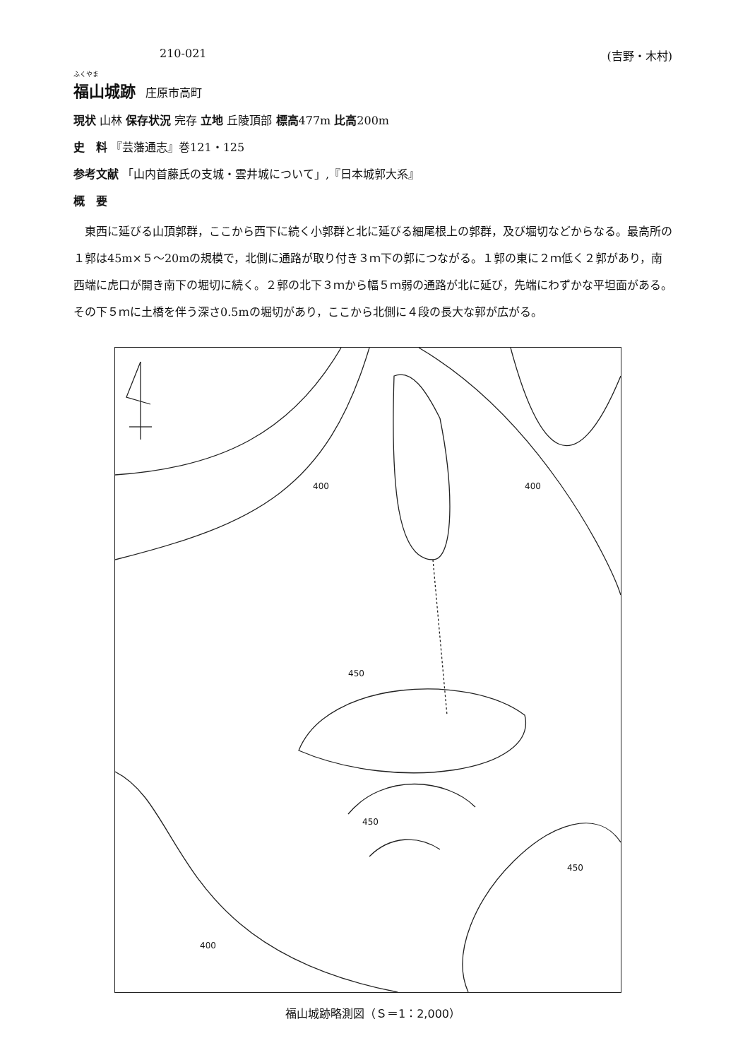210-021 (吉野・木村)
ふくやま
福山城跡
庄原市高町
現状 山林 保存状況 完存 立地 丘陵頂部 標高477m 比高200m
史　料 『芸藩通志』巻121・125
参考文献 「山内首藤氏の支城・雲井城について」,『日本城郭大系』
概　要
東西に延びる山頂郭群，ここから西下に続く小郭群と北に延びる細尾根上の郭群，及び堀切などからなる。最高所の１郭は45m×５～20mの規模で，北側に通路が取り付き３ｍ下の郭につながる。１郭の東に２ｍ低く２郭があり，南西端に虎口が開き南下の堀切に続く。２郭の北下３ｍから幅５ｍ弱の通路が北に延び，先端にわずかな平坦面がある。その下５ｍに土橋を伴う深さ0.5mの堀切があり，ここから北側に４段の長大な郭が広がる。
400
400
450
450
450
400
福山城跡略測図（Ｓ＝1：2,000）